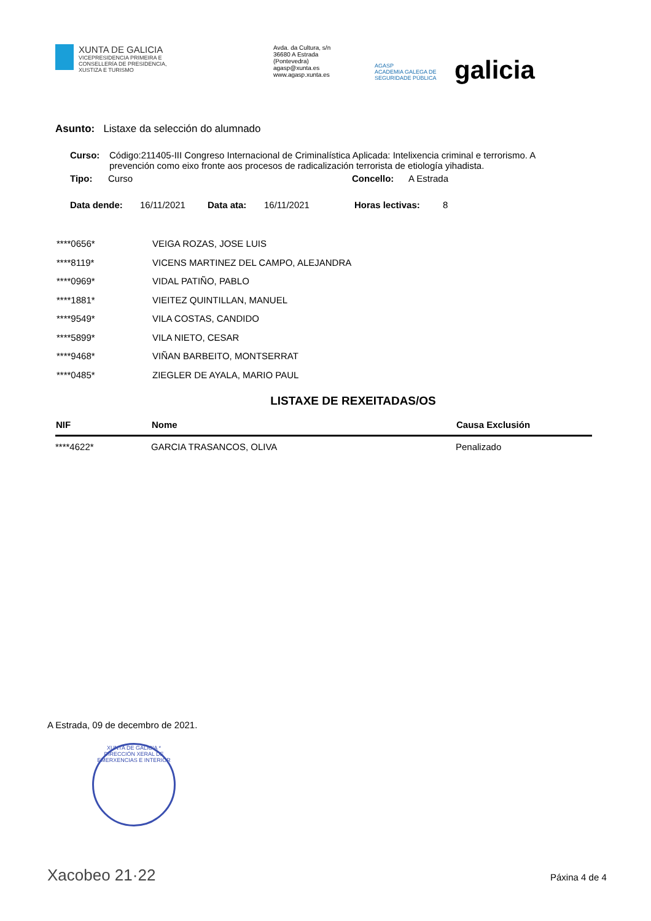XUNTA DE GALICIA
VICEPRESIDENCIA PRIMEIRA E
CONSELLERÍA DE PRESIDENCIA,
XUSTIZA E TURISMO
Avda. da Cultura, s/n
36680 A Estrada
(Pontevedra)
agasp@xunta.es
www.agasp.xunta.es
AGASP
ACADEMIA GALEGA DE SEGURIDADE PÚBLICA
galicia
Asunto: Listaxe da selección do alumnado
| Curso: | Código:211405-III Congreso Internacional de Criminalística Aplicada: Intelixencia criminal e terrorismo. A prevención como eixo fronte aos procesos de radicalización terrorista de etiología yihadista. |
| Tipo: | Curso | Concello: | A Estrada |
| Data dende: | 16/11/2021 | Data ata: | 16/11/2021 | Horas lectivas: | 8 |
| ****0656* | VEIGA ROZAS, JOSE LUIS |
| ****8119* | VICENS MARTINEZ DEL CAMPO, ALEJANDRA |
| ****0969* | VIDAL PATIÑO, PABLO |
| ****1881* | VIEITEZ QUINTILLAN, MANUEL |
| ****9549* | VILA COSTAS, CANDIDO |
| ****5899* | VILA NIETO, CESAR |
| ****9468* | VIÑAN BARBEITO, MONTSERRAT |
| ****0485* | ZIEGLER DE AYALA, MARIO PAUL |
LISTAXE DE REXEITADAS/OS
| NIF | Nome | Causa Exclusión |
| --- | --- | --- |
| ****4622* | GARCIA TRASANCOS, OLIVA | Penalizado |
A Estrada, 09 de decembro de 2021.
XUNTA DE GALICIA * DIRECCIÓN XERAL DE EMERXENCIAS E INTERIOR
Xacobeo 21·22 Páxina 4 de 4